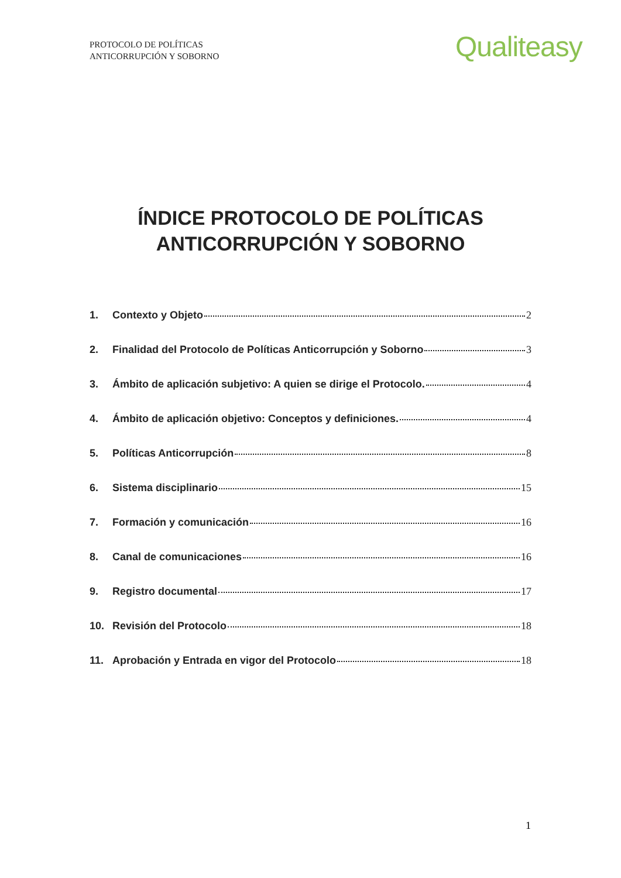PROTOCOLO DE POLÍTICAS
ANTICORRUPCIÓN Y SOBORNO
Qualiteasy
ÍNDICE PROTOCOLO DE POLÍTICAS
ANTICORRUPCIÓN Y SOBORNO
1. Contexto y Objeto 2
2. Finalidad del Protocolo de Políticas Anticorrupción y Soborno 3
3. Ámbito de aplicación subjetivo: A quien se dirige el Protocolo. 4
4. Ámbito de aplicación objetivo: Conceptos y definiciones. 4
5. Políticas Anticorrupción 8
6. Sistema disciplinario 15
7. Formación y comunicación 16
8. Canal de comunicaciones 16
9. Registro documental 17
10. Revisión del Protocolo 18
11. Aprobación y Entrada en vigor del Protocolo 18
1